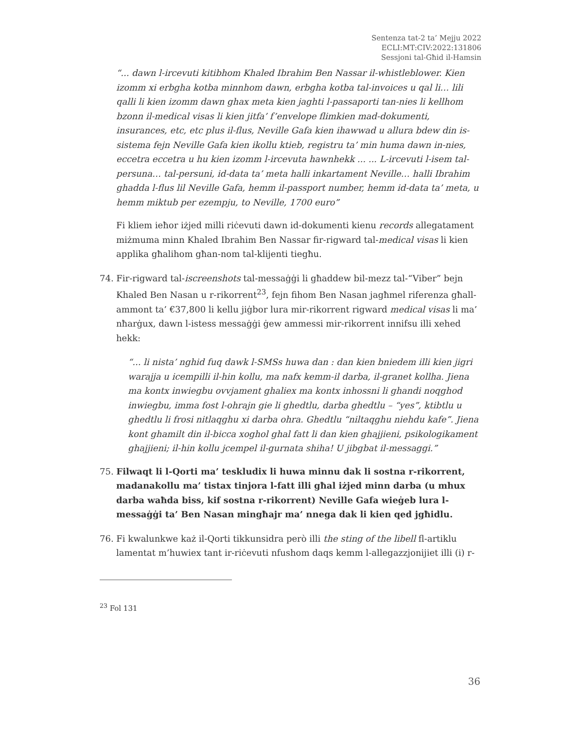Sentenza tat-2 ta’ Mejju 2022
ECLI:MT:CIV:2022:131806
Sessjoni tal-Għid il-Hamsin
“... dawn l-ircevuti kitibhom Khaled Ibrahim Ben Nassar il-whistleblower. Kien izomm xi erbgha kotba minnhom dawn, erbgha kotba tal-invoices u qal li… lili qalli li kien izomm dawn ghax meta kien jaghti l-passaporti tan-nies li kellhom bzonn il-medical visas li kien jitfa’ f’envelope flimkien mad-dokumenti, insurances, etc, etc plus il-flus, Neville Gafa kien ihawwad u allura bdew din is-sistema fejn Neville Gafa kien ikollu ktieb, registru ta’ min huma dawn in-nies, eccetra eccetra u hu kien izomm l-ircevuta hawnhekk ... ... L-ircevuti l-isem tal-persuna… tal-persuni, id-data ta’ meta halli inkartament Neville… halli Ibrahim ghadda l-flus lil Neville Gafa, hemm il-passport number, hemm id-data ta’ meta, u hemm miktub per ezempju, to Neville, 1700 euro”
Fi kliem ieħor iżjed milli riċevuti dawn id-dokumenti kienu records allegatament miżmuma minn Khaled Ibrahim Ben Nassar fir-rigward tal-medical visas li kien applika għalihom għan-nom tal-klijenti tiegħu.
74. Fir-rigward tal-iscreenshots tal-messaġġi li għaddew bil-mezz tal-“Viber” bejn Khaled Ben Nasan u r-rikorrent<sup>23</sup>, fejn fihom Ben Nasan jagħmel riferenza għall-ammont ta’ €37,800 li kellu jiġbor lura mir-rikorrent rigward medical visas li ma’ nħarġux, dawn l-istess messaġġi ġew ammessi mir-rikorrent innifsu illi xehed hekk:
“... li nista’ nghid fuq dawk l-SMSs huwa dan : dan kien bniedem illi kien jigri warajja u icempilli il-hin kollu, ma nafx kemm-il darba, il-granet kollha. Jiena ma kontx inwiegbu ovvjament ghaliex ma kontx inhossni li ghandi noqghod inwiegbu, imma fost l-ohrajn gie li ghedtlu, darba ghedtlu – “yes”, ktibtlu u ghedtlu li frosi nitlaqghu xi darba ohra. Ghedtlu “niltaqghu niehdu kafe”. Jiena kont ghamilt din il-bicca xoghol ghal fatt li dan kien ghajjieni, psikologikament ghajjieni; il-hin kollu jcempel il-gurnata shiha! U jibgbat il-messaggi.”
75. Filwaqt li l-Qorti ma’ teskludix li huwa minnu dak li sostna r-rikorrent, madanakollu ma’ tistax tinjora l-fatt illi għal iżjed minn darba (u mhux darba waħda biss, kif sostna r-rikorrent) Neville Gafa wieġeb lura l-messaġġi ta’ Ben Nasan mingħajr ma’ nnega dak li kien qed jgħidlu.
76. Fi kwalunkwe każ il-Qorti tikkunsidra però illi the sting of the libell fl-artiklu lamentat m’huwiex tant ir-riċevuti nfushom daqs kemm l-allegazzjonijiet illi (i) r-
<sup>23</sup> Fol 131
36